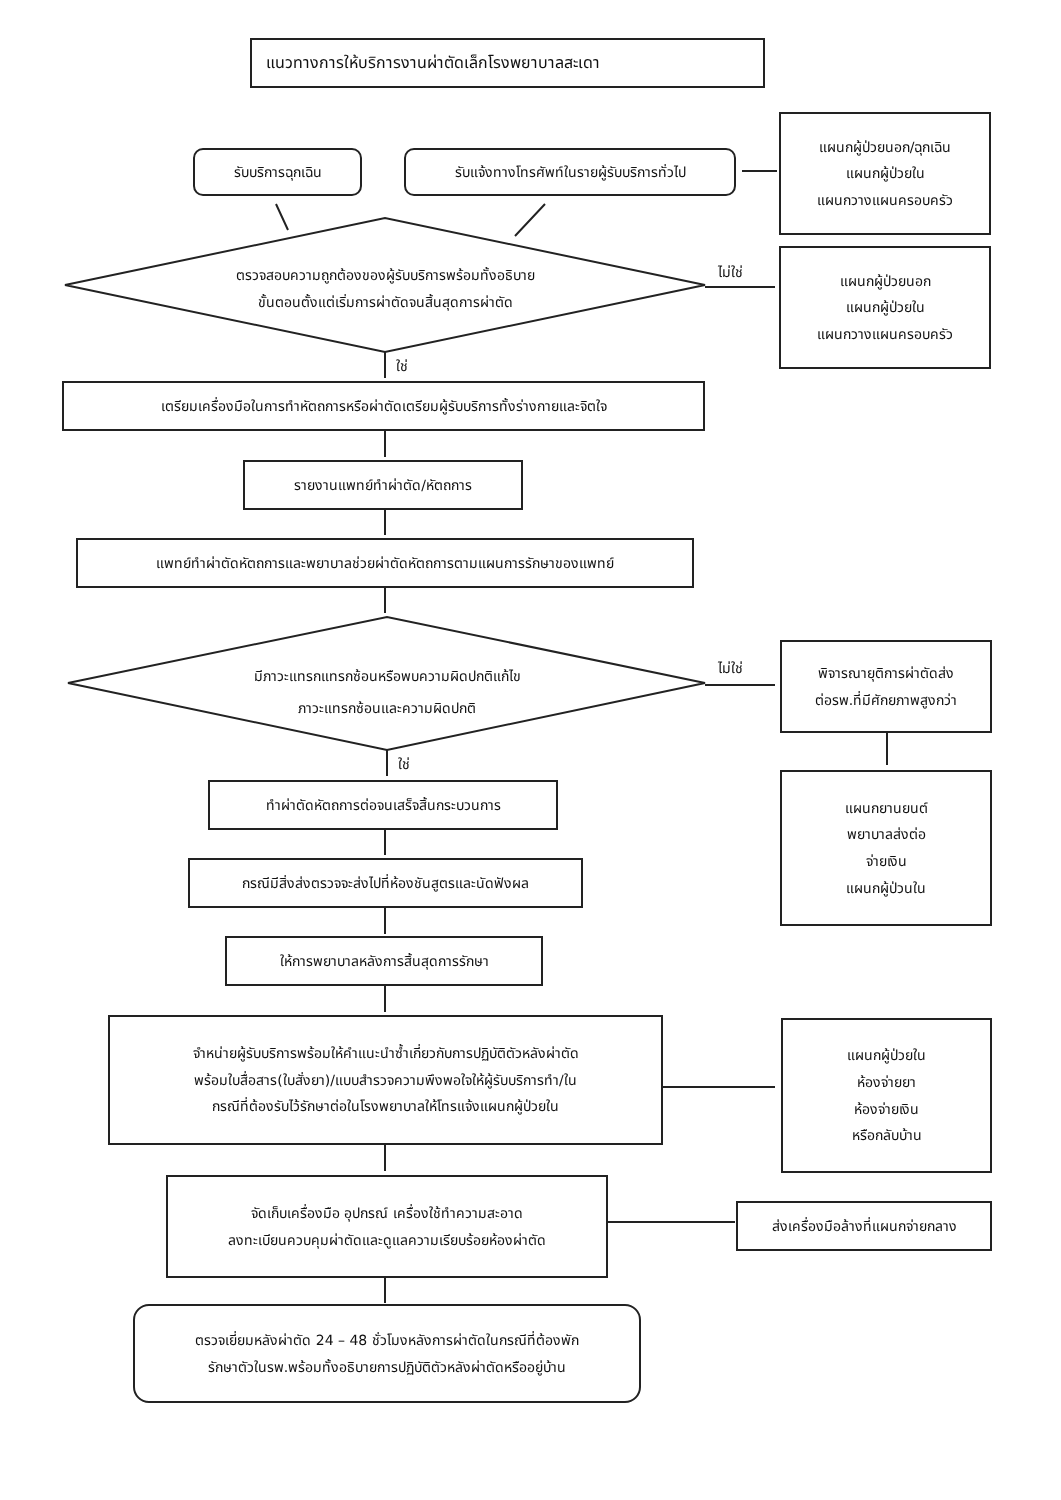แนวทางการให้บริการงานผ่าตัดเล็กโรงพยาบาลสะเดา
รับบริการฉุกเฉิน
รับแจ้งทางโทรศัพท์ในรายผู้รับบริการทั่วไป
แผนกผู้ป่วยนอก/ฉุกเฉิน
แผนกผู้ป่วยใน
แผนกวางแผนครอบครัว
ตรวจสอบความถูกต้องของผู้รับบริการพร้อมทั้งอธิบาย
ขั้นตอนตั้งแต่เริ่มการผ่าตัดจนสิ้นสุดการผ่าตัด
ไม่ใช่
แผนกผู้ป่วยนอก
แผนกผู้ป่วยใน
แผนกวางแผนครอบครัว
ใช่
เตรียมเครื่องมือในการทำหัตถการหรือผ่าตัดเตรียมผู้รับบริการทั้งร่างกายและจิตใจ
รายงานแพทย์ทำผ่าตัด/หัตถการ
แพทย์ทำผ่าตัดหัตถการและพยาบาลช่วยผ่าตัดหัตถการตามแผนการรักษาของแพทย์
มีภาวะแทรกแทรกซ้อนหรือพบความผิดปกติแก้ไข
ภาวะแทรกซ้อนและความผิดปกติ
ไม่ใช่
พิจารณายุติการผ่าตัดส่ง
ต่อรพ.ที่มีศักยภาพสูงกว่า
ใช่
ทำผ่าตัดหัตถการต่อจนเสร็จสิ้นกระบวนการ
แผนกยานยนต์
พยาบาลส่งต่อ
จ่ายเงิน
แผนกผู้ป่วนใน
กรณีมีสิ่งส่งตรวจจะส่งไปที่ห้องชันสูตรและนัดฟังผล
ให้การพยาบาลหลังการสิ้นสุดการรักษา
จำหน่ายผู้รับบริการพร้อมให้คำแนะนำซ้ำเกี่ยวกับการปฏิบัติตัวหลังผ่าตัด
พร้อมใบสื่อสาร(ใบสั่งยา)/แบบสำรวจความพึงพอใจให้ผู้รับบริการทำ/ใน
กรณีที่ต้องรับไว้รักษาต่อในโรงพยาบาลให้โทรแจ้งแผนกผู้ป่วยใน
แผนกผู้ป่วยใน
ห้องจ่ายยา
ห้องจ่ายเงิน
หรือกลับบ้าน
จัดเก็บเครื่องมือ อุปกรณ์ เครื่องใช้ทำความสะอาด
ลงทะเบียนควบคุมผ่าตัดและดูแลความเรียบร้อยห้องผ่าตัด
ส่งเครื่องมือล้างที่แผนกจ่ายกลาง
ตรวจเยี่ยมหลังผ่าตัด 24 – 48 ชั่วโมงหลังการผ่าตัดในกรณีที่ต้องพัก
รักษาตัวในรพ.พร้อมทั้งอธิบายการปฏิบัติตัวหลังผ่าตัดหรืออยู่บ้าน